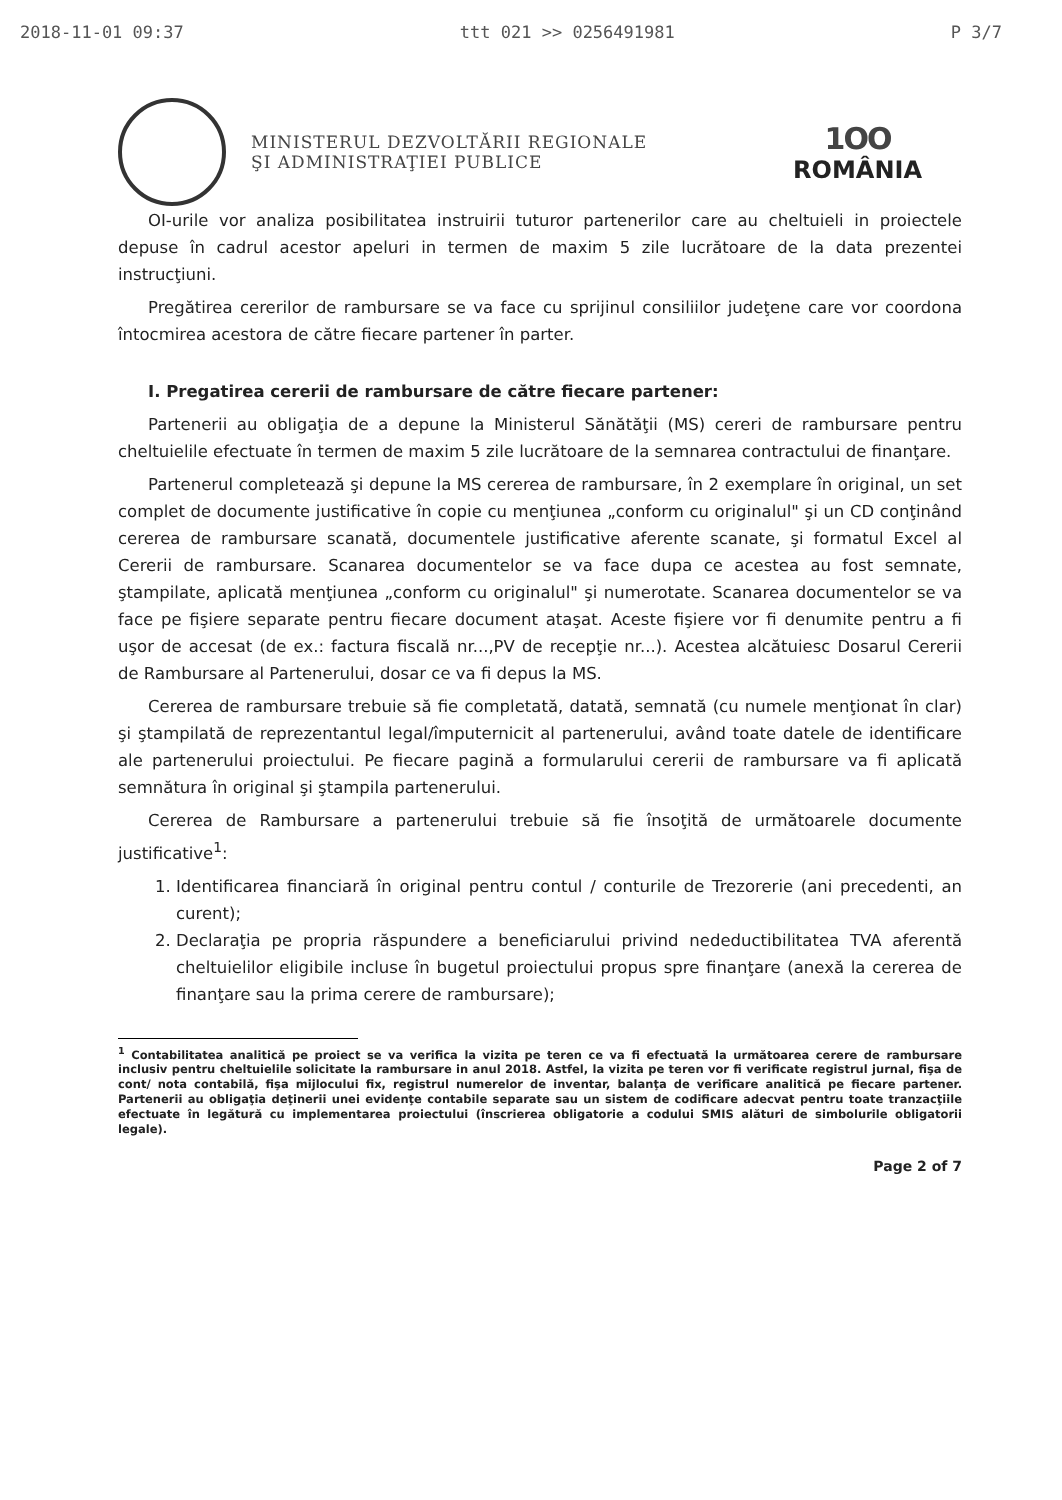2018-11-01 09:37 ttt 021 >> 0256491981 P 3/7
MINISTERUL DEZVOLTĂRII REGIONALE
ŞI ADMINISTRAŢIEI PUBLICE
1OO
ROMÂNIA
OI-urile vor analiza posibilitatea instruirii tuturor partenerilor care au cheltuieli in proiectele depuse în cadrul acestor apeluri in termen de maxim 5 zile lucrătoare de la data prezentei instrucţiuni.
Pregătirea cererilor de rambursare se va face cu sprijinul consiliilor judeţene care vor coordona întocmirea acestora de către fiecare partener în parter.
I. Pregatirea cererii de rambursare de către fiecare partener:
Partenerii au obligaţia de a depune la Ministerul Sănătăţii (MS) cereri de rambursare pentru cheltuielile efectuate în termen de maxim 5 zile lucrătoare de la semnarea contractului de finanţare.
Partenerul completează şi depune la MS cererea de rambursare, în 2 exemplare în original, un set complet de documente justificative în copie cu menţiunea „conform cu originalul" şi un CD conţinând cererea de rambursare scanată, documentele justificative aferente scanate, şi formatul Excel al Cererii de rambursare. Scanarea documentelor se va face dupa ce acestea au fost semnate, ştampilate, aplicată menţiunea „conform cu originalul" şi numerotate. Scanarea documentelor se va face pe fişiere separate pentru fiecare document ataşat. Aceste fişiere vor fi denumite pentru a fi uşor de accesat (de ex.: factura fiscală nr...,PV de recepţie nr...). Acestea alcătuiesc Dosarul Cererii de Rambursare al Partenerului, dosar ce va fi depus la MS.
Cererea de rambursare trebuie să fie completată, datată, semnată (cu numele menţionat în clar) şi ştampilată de reprezentantul legal/împuternicit al partenerului, având toate datele de identificare ale partenerului proiectului. Pe fiecare pagină a formularului cererii de rambursare va fi aplicată semnătura în original şi ştampila partenerului.
Cererea de Rambursare a partenerului trebuie să fie însoţită de următoarele documente justificative<sup>1</sup>:
1. Identificarea financiară în original pentru contul / conturile de Trezorerie (ani precedenti, an curent);
2. Declaraţia pe propria răspundere a beneficiarului privind nedeductibilitatea TVA aferentă cheltuielilor eligibile incluse în bugetul proiectului propus spre finanţare (anexă la cererea de finanţare sau la prima cerere de rambursare);
<sup>1</sup> Contabilitatea analitică pe proiect se va verifica la vizita pe teren ce va fi efectuată la următoarea cerere de rambursare inclusiv pentru cheltuielile solicitate la rambursare in anul 2018. Astfel, la vizita pe teren vor fi verificate registrul jurnal, fişa de cont/ nota contabilă, fişa mijlocului fix, registrul numerelor de inventar, balanţa de verificare analitică pe fiecare partener. Partenerii au obligaţia deţinerii unei evidenţe contabile separate sau un sistem de codificare adecvat pentru toate tranzacţiile efectuate în legătură cu implementarea proiectului (înscrierea obligatorie a codului SMIS alături de simbolurile obligatorii legale).
Page 2 of 7